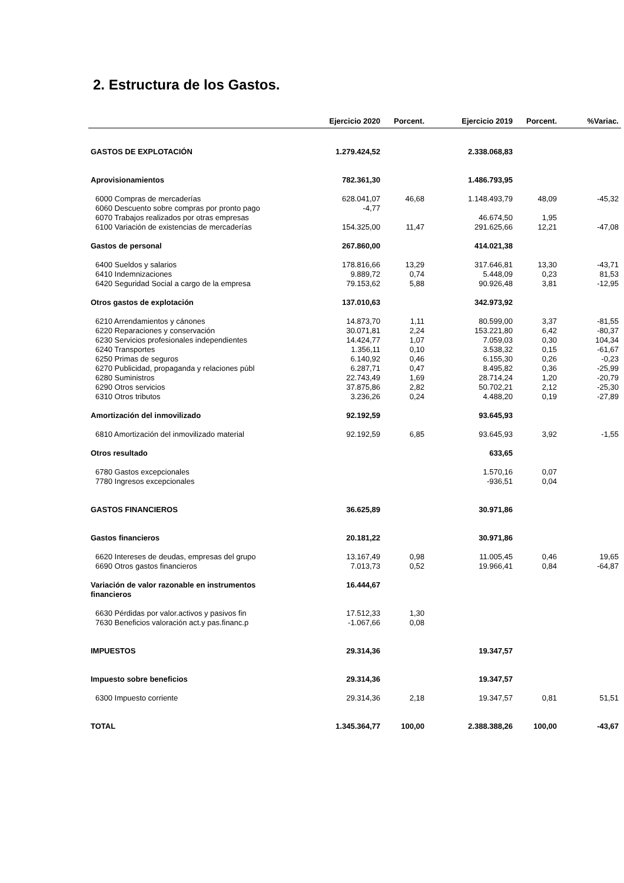2. Estructura de los Gastos.
| | Ejercicio 2020 | Porcent. | Ejercicio 2019 | Porcent. | %Variac. |
| --- | --- | --- | --- | --- | --- |
| GASTOS DE EXPLOTACIÓN | 1.279.424,52 | | 2.338.068,83 | | |
| Aprovisionamientos | 782.361,30 | | 1.486.793,95 | | |
| 6000 Compras de mercaderías | 628.041,07 | 46,68 | 1.148.493,79 | 48,09 | -45,32 |
| 6060 Descuento sobre compras por pronto pago | -4,77 | | | | |
| 6070 Trabajos realizados por otras empresas | | | 46.674,50 | 1,95 | |
| 6100 Variación de existencias de mercaderías | 154.325,00 | 11,47 | 291.625,66 | 12,21 | -47,08 |
| Gastos de personal | 267.860,00 | | 414.021,38 | | |
| 6400 Sueldos y salarios | 178.816,66 | 13,29 | 317.646,81 | 13,30 | -43,71 |
| 6410 Indemnizaciones | 9.889,72 | 0,74 | 5.448,09 | 0,23 | 81,53 |
| 6420 Seguridad Social a cargo de la empresa | 79.153,62 | 5,88 | 90.926,48 | 3,81 | -12,95 |
| Otros gastos de explotación | 137.010,63 | | 342.973,92 | | |
| 6210 Arrendamientos y cánones | 14.873,70 | 1,11 | 80.599,00 | 3,37 | -81,55 |
| 6220 Reparaciones y conservación | 30.071,81 | 2,24 | 153.221,80 | 6,42 | -80,37 |
| 6230 Servicios profesionales independientes | 14.424,77 | 1,07 | 7.059,03 | 0,30 | 104,34 |
| 6240 Transportes | 1.356,11 | 0,10 | 3.538,32 | 0,15 | -61,67 |
| 6250 Primas de seguros | 6.140,92 | 0,46 | 6.155,30 | 0,26 | -0,23 |
| 6270 Publicidad, propaganda y relaciones públ | 6.287,71 | 0,47 | 8.495,82 | 0,36 | -25,99 |
| 6280 Suministros | 22.743,49 | 1,69 | 28.714,24 | 1,20 | -20,79 |
| 6290 Otros servicios | 37.875,86 | 2,82 | 50.702,21 | 2,12 | -25,30 |
| 6310 Otros tributos | 3.236,26 | 0,24 | 4.488,20 | 0,19 | -27,89 |
| Amortización del inmovilizado | 92.192,59 | | 93.645,93 | | |
| 6810 Amortización del inmovilizado material | 92.192,59 | 6,85 | 93.645,93 | 3,92 | -1,55 |
| Otros resultado | | | 633,65 | | |
| 6780 Gastos excepcionales | | | 1.570,16 | 0,07 | |
| 7780 Ingresos excepcionales | | | -936,51 | 0,04 | |
| GASTOS FINANCIEROS | 36.625,89 | | 30.971,86 | | |
| Gastos financieros | 20.181,22 | | 30.971,86 | | |
| 6620 Intereses de deudas, empresas del grupo | 13.167,49 | 0,98 | 11.005,45 | 0,46 | 19,65 |
| 6690 Otros gastos financieros | 7.013,73 | 0,52 | 19.966,41 | 0,84 | -64,87 |
| Variación de valor razonable en instrumentos financieros | 16.444,67 | | | | |
| 6630 Pérdidas por valor.activos y pasivos fin | 17.512,33 | 1,30 | | | |
| 7630 Beneficios valoración act.y pas.financ.p | -1.067,66 | 0,08 | | | |
| IMPUESTOS | 29.314,36 | | 19.347,57 | | |
| Impuesto sobre beneficios | 29.314,36 | | 19.347,57 | | |
| 6300 Impuesto corriente | 29.314,36 | 2,18 | 19.347,57 | 0,81 | 51,51 |
| TOTAL | 1.345.364,77 | 100,00 | 2.388.388,26 | 100,00 | -43,67 |